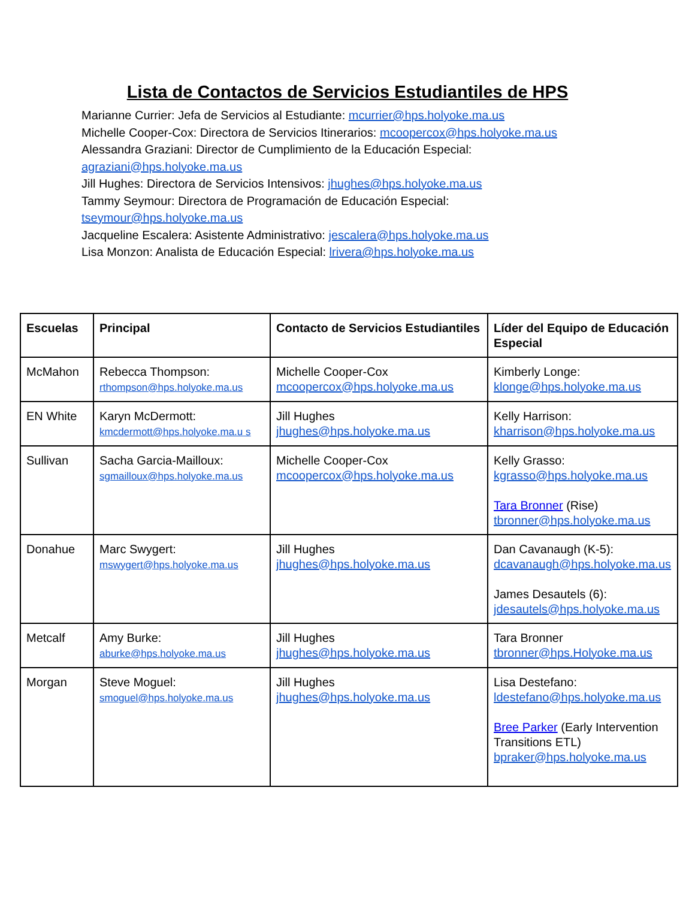Lista de Contactos de Servicios Estudiantiles de HPS
Marianne Currier: Jefa de Servicios al Estudiante: mcurrier@hps.holyoke.ma.us
Michelle Cooper-Cox: Directora de Servicios Itinerarios: mcoopercox@hps.holyoke.ma.us
Alessandra Graziani: Director de Cumplimiento de la Educación Especial:
agraziani@hps.holyoke.ma.us
Jill Hughes: Directora de Servicios Intensivos: jhughes@hps.holyoke.ma.us
Tammy Seymour: Directora de Programación de Educación Especial:
tseymour@hps.holyoke.ma.us
Jacqueline Escalera: Asistente Administrativo: jescalera@hps.holyoke.ma.us
Lisa Monzon: Analista de Educación Especial: lrivera@hps.holyoke.ma.us
| Escuelas | Principal | Contacto de Servicios Estudiantiles | Líder del Equipo de Educación Especial |
| --- | --- | --- | --- |
| McMahon | Rebecca Thompson: rthompson@hps.holyoke.ma.us | Michelle Cooper-Cox mcoopercox@hps.holyoke.ma.us | Kimberly Longe: klonge@hps.holyoke.ma.us |
| EN White | Karyn McDermott: kmcdermott@hps.holyoke.ma.u s | Jill Hughes jhughes@hps.holyoke.ma.us | Kelly Harrison: kharrison@hps.holyoke.ma.us |
| Sullivan | Sacha Garcia-Mailloux: sgmailloux@hps.holyoke.ma.us | Michelle Cooper-Cox mcoopercox@hps.holyoke.ma.us | Kelly Grasso: kgrasso@hps.holyoke.ma.us Tara Bronner (Rise) tbronner@hps.holyoke.ma.us |
| Donahue | Marc Swygert: mswygert@hps.holyoke.ma.us | Jill Hughes jhughes@hps.holyoke.ma.us | Dan Cavanaugh (K-5): dcavanaugh@hps.holyoke.ma.us James Desautels (6): jdesautels@hps.holyoke.ma.us |
| Metcalf | Amy Burke: aburke@hps.holyoke.ma.us | Jill Hughes jhughes@hps.holyoke.ma.us | Tara Bronner tbronner@hps.Holyoke.ma.us |
| Morgan | Steve Moguel: smoguel@hps.holyoke.ma.us | Jill Hughes jhughes@hps.holyoke.ma.us | Lisa Destefano: ldestefano@hps.holyoke.ma.us Bree Parker (Early Intervention Transitions ETL) bpraker@hps.holyoke.ma.us |